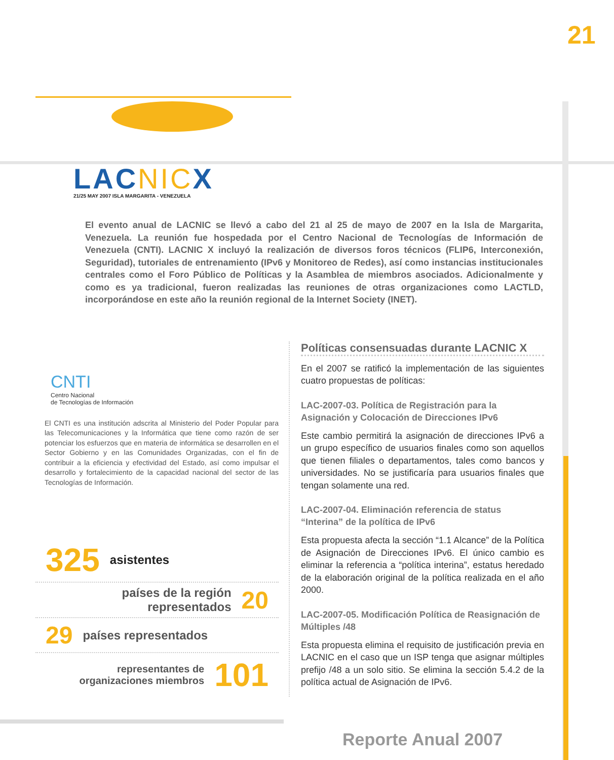21
LACNICX
21/25 MAY 2007 ISLA MARGARITA - VENEZUELA
El evento anual de LACNIC se llevó a cabo del 21 al 25 de mayo de 2007 en la Isla de Margarita, Venezuela. La reunión fue hospedada por el Centro Nacional de Tecnologías de Información de Venezuela (CNTI). LACNIC X incluyó la realización de diversos foros técnicos (FLIP6, Interconexión, Seguridad), tutoriales de entrenamiento (IPv6 y Monitoreo de Redes), así como instancias institucionales centrales como el Foro Público de Políticas y la Asamblea de miembros asociados. Adicionalmente y como es ya tradicional, fueron realizadas las reuniones de otras organizaciones como LACTLD, incorporándose en este año la reunión regional de la Internet Society (INET).
CNTI
Centro Nacional
de Tecnologías de Información
El CNTI es una institución adscrita al Ministerio del Poder Popular para las Telecomunicaciones y la Informática que tiene como razón de ser potenciar los esfuerzos que en materia de informática se desarrollen en el Sector Gobierno y en las Comunidades Organizadas, con el fin de contribuir a la eficiencia y efectividad del Estado, así como impulsar el desarrollo y fortalecimiento de la capacidad nacional del sector de las Tecnologías de Información.
325 asistentes
países de la región
representados 20
29 países representados
representantes de
organizaciones miembros 101
Políticas consensuadas durante LACNIC X
En el 2007 se ratificó la implementación de las siguientes cuatro propuestas de políticas:
LAC-2007-03. Política de Registración para la Asignación y Colocación de Direcciones IPv6
Este cambio permitirá la asignación de direcciones IPv6 a un grupo específico de usuarios finales como son aquellos que tienen filiales o departamentos, tales como bancos y universidades. No se justificaría para usuarios finales que tengan solamente una red.
LAC-2007-04. Eliminación referencia de status “Interina” de la política de IPv6
Esta propuesta afecta la sección “1.1 Alcance” de la Política de Asignación de Direcciones IPv6. El único cambio es eliminar la referencia a “política interina”, estatus heredado de la elaboración original de la política realizada en el año 2000.
LAC-2007-05. Modificación Política de Reasignación de Múltiples /48
Esta propuesta elimina el requisito de justificación previa en LACNIC en el caso que un ISP tenga que asignar múltiples prefijo /48 a un solo sitio. Se elimina la sección 5.4.2 de la política actual de Asignación de IPv6.
Reporte Anual 2007